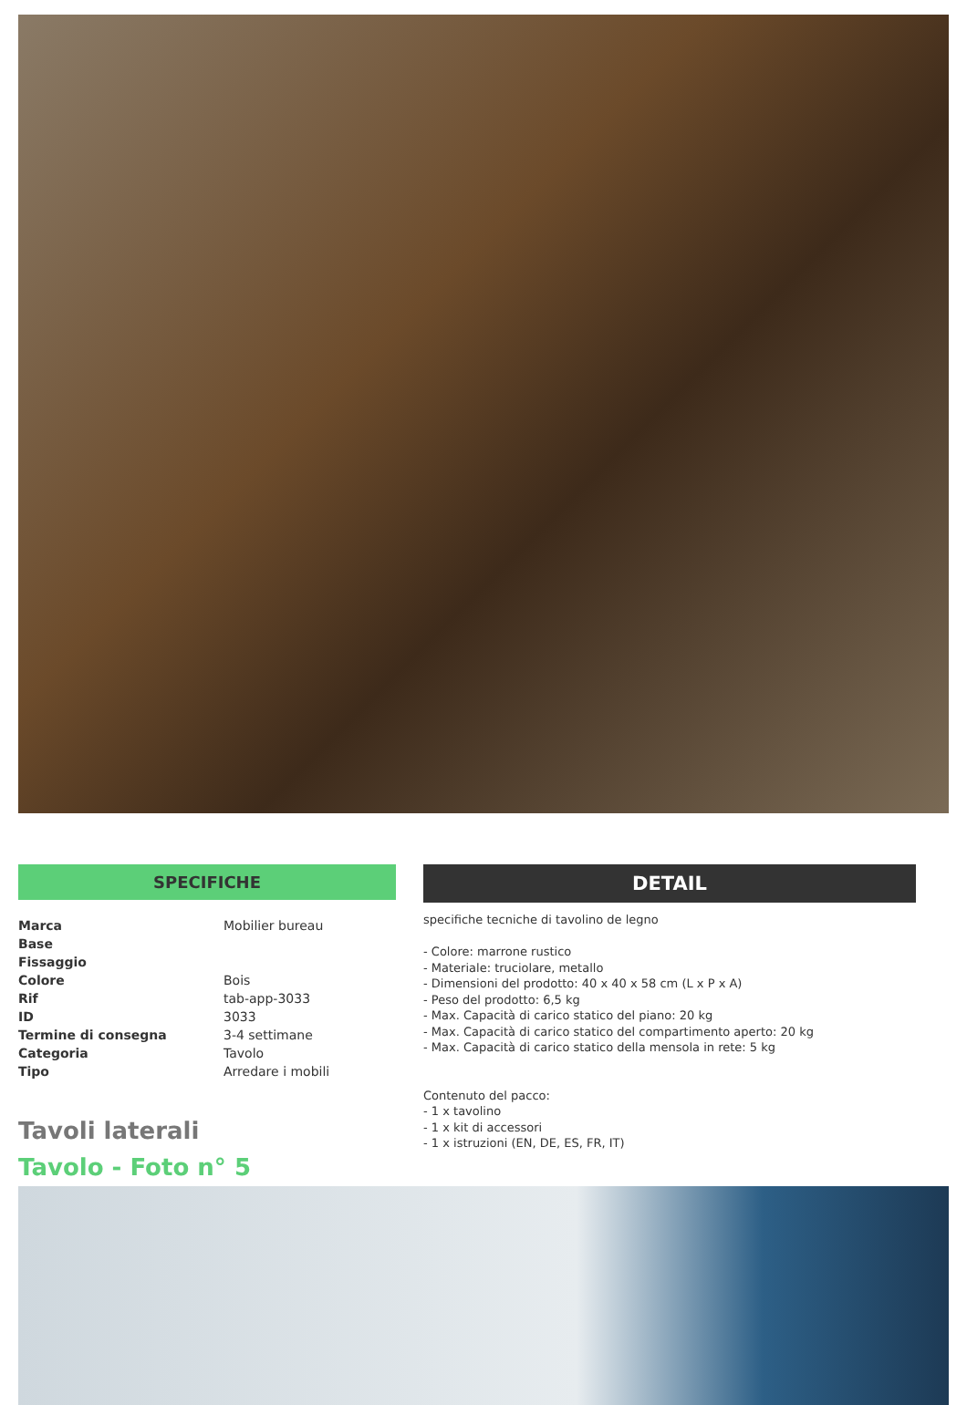SPECIFICHE
| Marca | Mobilier bureau |
| Base | |
| Fissaggio | |
| Colore | Bois |
| Rif | tab-app-3033 |
| ID | 3033 |
| Termine di consegna | 3-4 settimane |
| Categoria | Tavolo |
| Tipo | Arredare i mobili |
Tavoli laterali
Tavolo - Foto n° 5
DETAIL
specifiche tecniche di tavolino de legno
- Colore: marrone rustico
- Materiale: truciolare, metallo
- Dimensioni del prodotto: 40 x 40 x 58 cm (L x P x A)
- Peso del prodotto: 6,5 kg
- Max. Capacità di carico statico del piano: 20 kg
- Max. Capacità di carico statico del compartimento aperto: 20 kg
- Max. Capacità di carico statico della mensola in rete: 5 kg
Contenuto del pacco:
- 1 x tavolino
- 1 x kit di accessori
- 1 x istruzioni (EN, DE, ES, FR, IT)